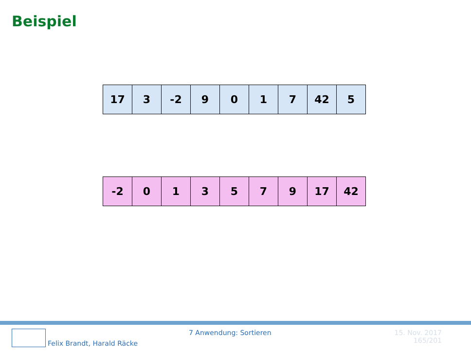Beispiel
| 17 | 3 | -2 | 9 | 0 | 1 | 7 | 42 | 5 |
| -2 | 0 | 1 | 3 | 5 | 7 | 9 | 17 | 42 |
Felix Brandt, Harald Räcke 7 Anwendung: Sortieren 15. Nov. 2017
165/201